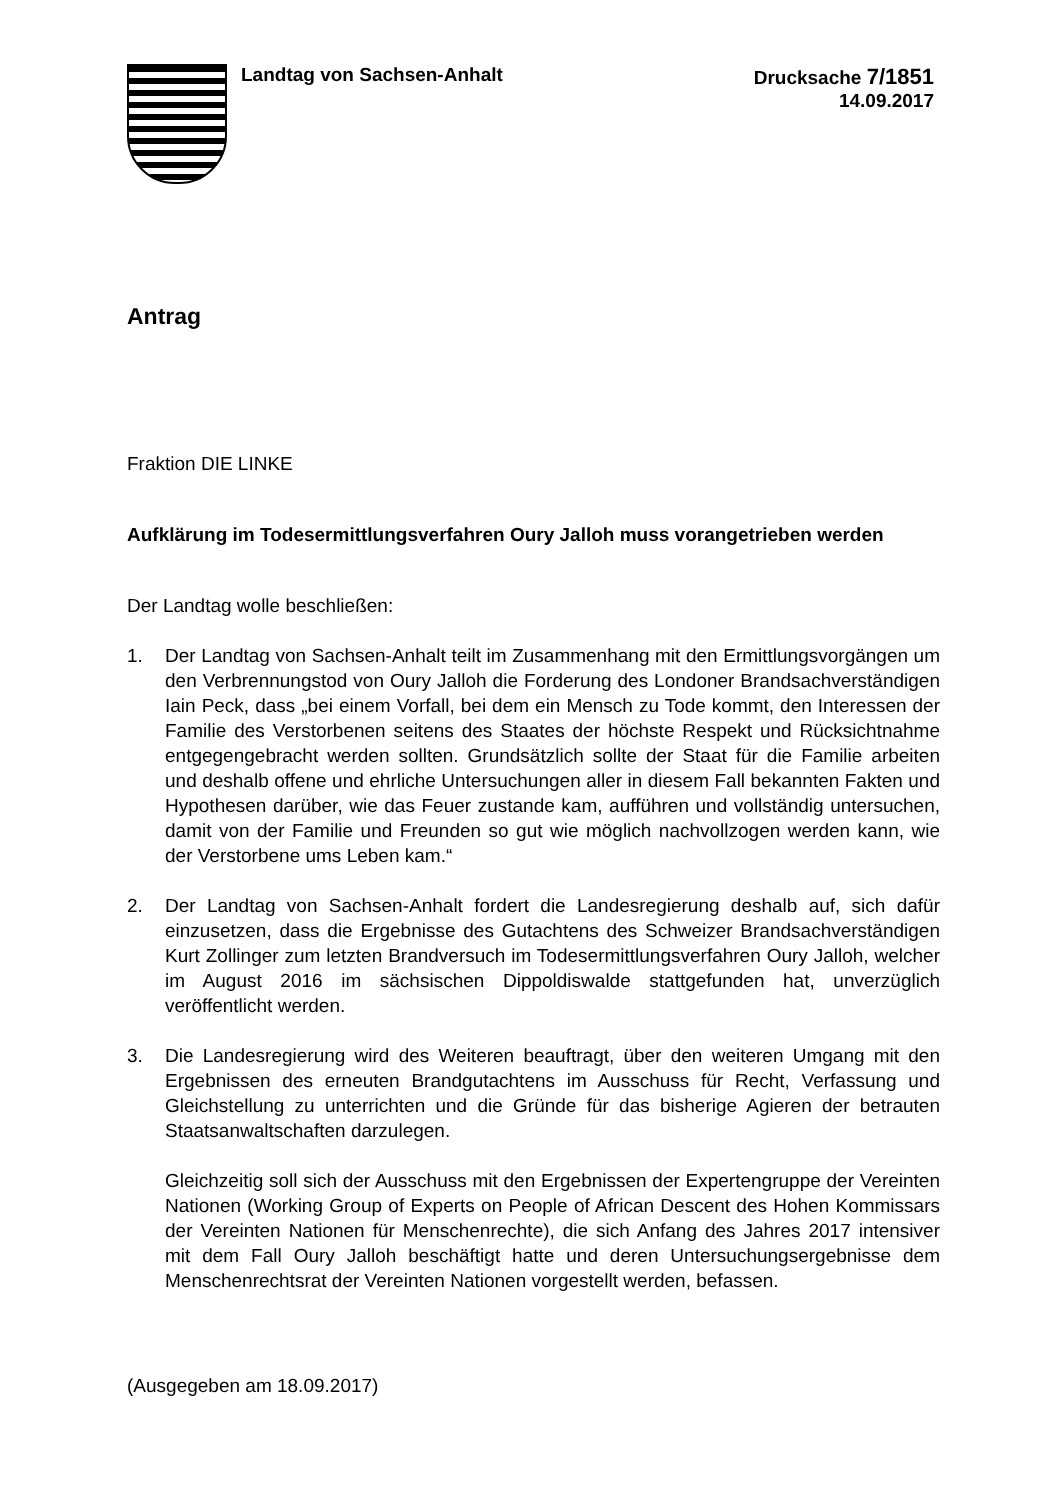Landtag von Sachsen-Anhalt Drucksache 7/1851
14.09.2017
Antrag
Fraktion DIE LINKE
Aufklärung im Todesermittlungsverfahren Oury Jalloh muss vorangetrieben werden
Der Landtag wolle beschließen:
1. Der Landtag von Sachsen-Anhalt teilt im Zusammenhang mit den Ermittlungs­vorgängen um den Verbrennungstod von Oury Jalloh die Forderung des Londoner Brandsachverständigen Iain Peck, dass „bei einem Vorfall, bei dem ein Mensch zu Tode kommt, den Interessen der Familie des Verstorbenen seitens des Staates der höchste Respekt und Rücksichtnahme entgegengebracht werden sollten. Grundsätzlich sollte der Staat für die Familie arbeiten und deshalb offene und ehrliche Untersuchungen aller in diesem Fall bekannten Fakten und Hypothesen darüber, wie das Feuer zustande kam, aufführen und vollständig untersuchen, damit von der Familie und Freunden so gut wie möglich nachvollzogen werden kann, wie der Verstorbene ums Leben kam.“
2. Der Landtag von Sachsen-Anhalt fordert die Landesregierung deshalb auf, sich dafür einzusetzen, dass die Ergebnisse des Gutachtens des Schweizer Brandsachverständigen Kurt Zollinger zum letzten Brandversuch im Todesermittlungsverfahren Oury Jalloh, welcher im August 2016 im sächsischen Dippoldiswalde stattgefunden hat, unverzüglich veröffentlicht werden.
3. Die Landesregierung wird des Weiteren beauftragt, über den weiteren Umgang mit den Ergebnissen des erneuten Brandgutachtens im Ausschuss für Recht, Verfassung und Gleichstellung zu unterrichten und die Gründe für das bisherige Agieren der betrauten Staatsanwaltschaften darzulegen.
Gleichzeitig soll sich der Ausschuss mit den Ergebnissen der Expertengruppe der Vereinten Nationen (Working Group of Experts on People of African Descent des Hohen Kommissars der Vereinten Nationen für Menschenrechte), die sich Anfang des Jahres 2017 intensiver mit dem Fall Oury Jalloh beschäftigt hatte und deren Untersuchungsergebnisse dem Menschenrechtsrat der Vereinten Nationen vorgestellt werden, befassen.
(Ausgegeben am 18.09.2017)